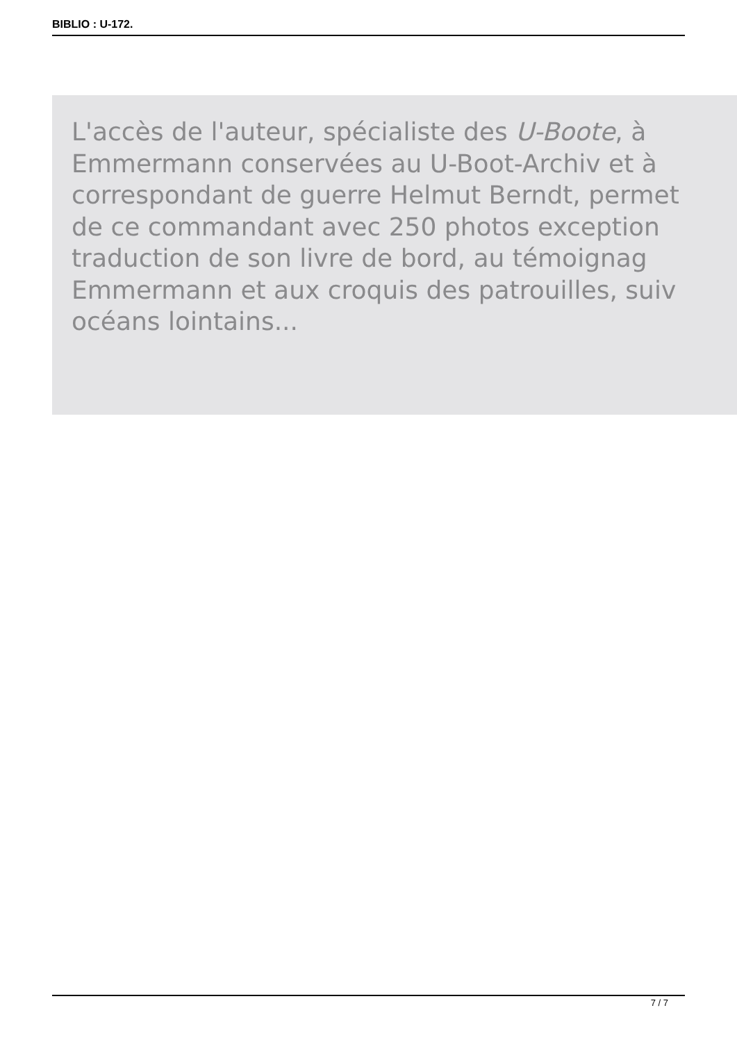BIBLIO : U-172.
L'accès de l'auteur, spécialiste des U-Boote, à
Emmermann conservées au U-Boot-Archiv et à
correspondant de guerre Helmut Berndt, permet
de ce commandant avec 250 photos exception
traduction de son livre de bord, au témoignag
Emmermann et aux croquis des patrouilles, suiv
océans lointains...
7 / 7